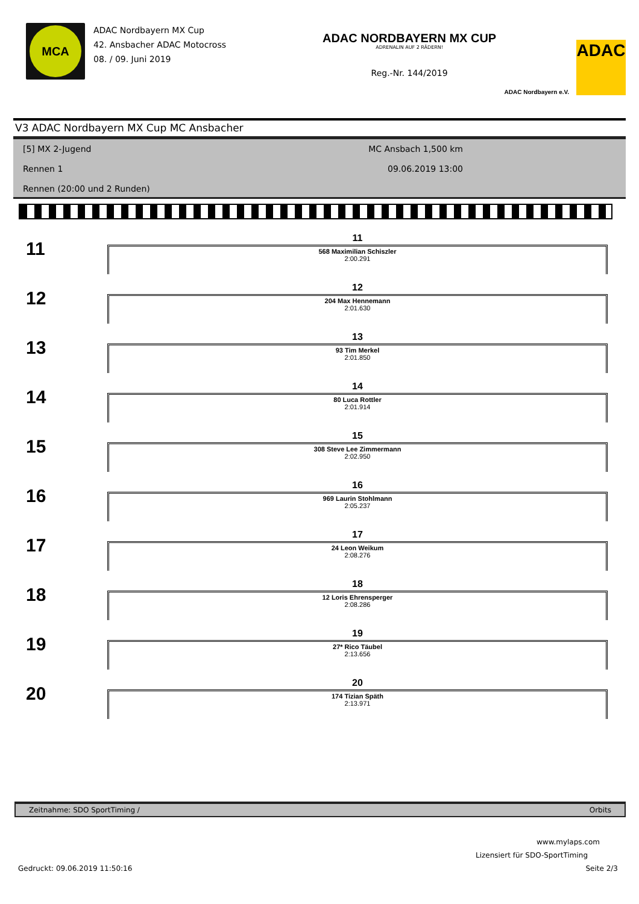MCA
ADAC Nordbayern MX Cup
42. Ansbacher ADAC Motocross
08. / 09. Juni 2019
ADAC NORDBAYERN MX CUP
ADRENALIN AUF 2 RÄDERN!
Reg.-Nr. 144/2019
ADAC Nordbayern e.V.
ADAC
V3 ADAC Nordbayern MX Cup MC Ansbacher
[5] MX 2-Jugend
Rennen 1
Rennen (20:00 und 2 Runden)
MC Ansbach 1,500 km
09.06.2019 13:00
11
11
568 Maximilian Schiszler
2:00.291
12
12
204 Max Hennemann
2:01.630
13
13
93 Tim Merkel
2:01.850
14
14
80 Luca Rottler
2:01.914
15
15
308 Steve Lee Zimmermann
2:02.950
16
16
969 Laurin Stohlmann
2:05.237
17
17
24 Leon Weikum
2:08.276
18
18
12 Loris Ehrensperger
2:08.286
19
19
27* Rico Täubel
2:13.656
20
20
174 Tizian Späth
2:13.971
Zeitnahme: SDO SportTiming / Orbits
www.mylaps.com
Lizensiert für SDO-SportTiming
Gedruckt: 09.06.2019 11:50:16 Seite 2/3